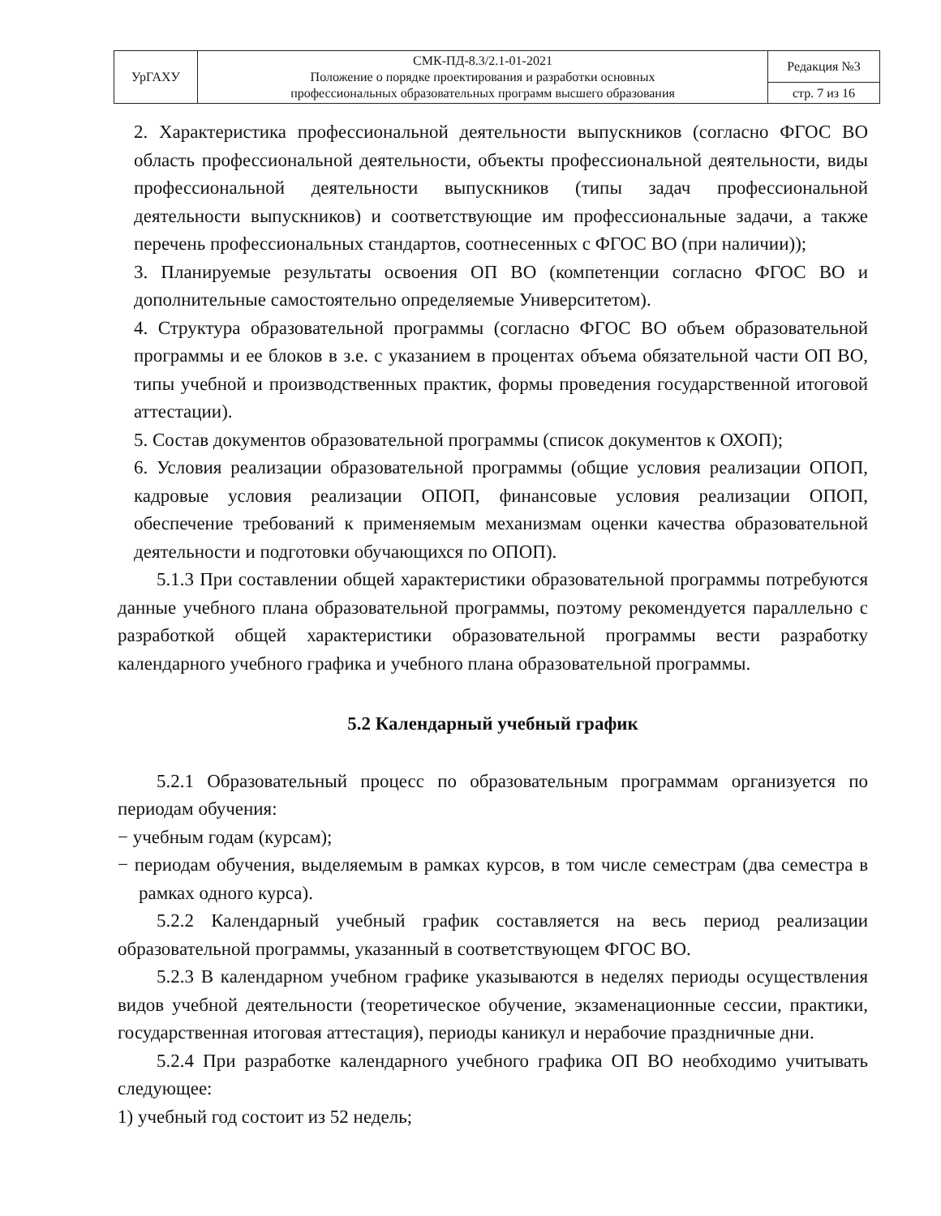| УрГАХУ | СМК-ПД-8.3/2.1-01-2021 Положение о порядке проектирования и разработки основных профессиональных образовательных программ высшего образования | Редакция №3 |
| | | стр. 7 из 16 |
2. Характеристика профессиональной деятельности выпускников (согласно ФГОС ВО область профессиональной деятельности, объекты профессиональной деятельности, виды профессиональной деятельности выпускников (типы задач профессиональной деятельности выпускников) и соответствующие им профессиональные задачи, а также перечень профессиональных стандартов, соотнесенных с ФГОС ВО (при наличии));
3. Планируемые результаты освоения ОП ВО (компетенции согласно ФГОС ВО и дополнительные самостоятельно определяемые Университетом).
4. Структура образовательной программы (согласно ФГОС ВО объем образовательной программы и ее блоков в з.е. с указанием в процентах объема обязательной части ОП ВО, типы учебной и производственных практик, формы проведения государственной итоговой аттестации).
5. Состав документов образовательной программы (список документов к ОХОП);
6. Условия реализации образовательной программы (общие условия реализации ОПОП, кадровые условия реализации ОПОП, финансовые условия реализации ОПОП, обеспечение требований к применяемым механизмам оценки качества образовательной деятельности и подготовки обучающихся по ОПОП).
5.1.3 При составлении общей характеристики образовательной программы потребуются данные учебного плана образовательной программы, поэтому рекомендуется параллельно с разработкой общей характеристики образовательной программы вести разработку календарного учебного графика и учебного плана образовательной программы.
5.2 Календарный учебный график
5.2.1 Образовательный процесс по образовательным программам организуется по периодам обучения:
− учебным годам (курсам);
− периодам обучения, выделяемым в рамках курсов, в том числе семестрам (два семестра в рамках одного курса).
5.2.2 Календарный учебный график составляется на весь период реализации образовательной программы, указанный в соответствующем ФГОС ВО.
5.2.3 В календарном учебном графике указываются в неделях периоды осуществления видов учебной деятельности (теоретическое обучение, экзаменационные сессии, практики, государственная итоговая аттестация), периоды каникул и нерабочие праздничные дни.
5.2.4 При разработке календарного учебного графика ОП ВО необходимо учитывать следующее:
1) учебный год состоит из 52 недель;